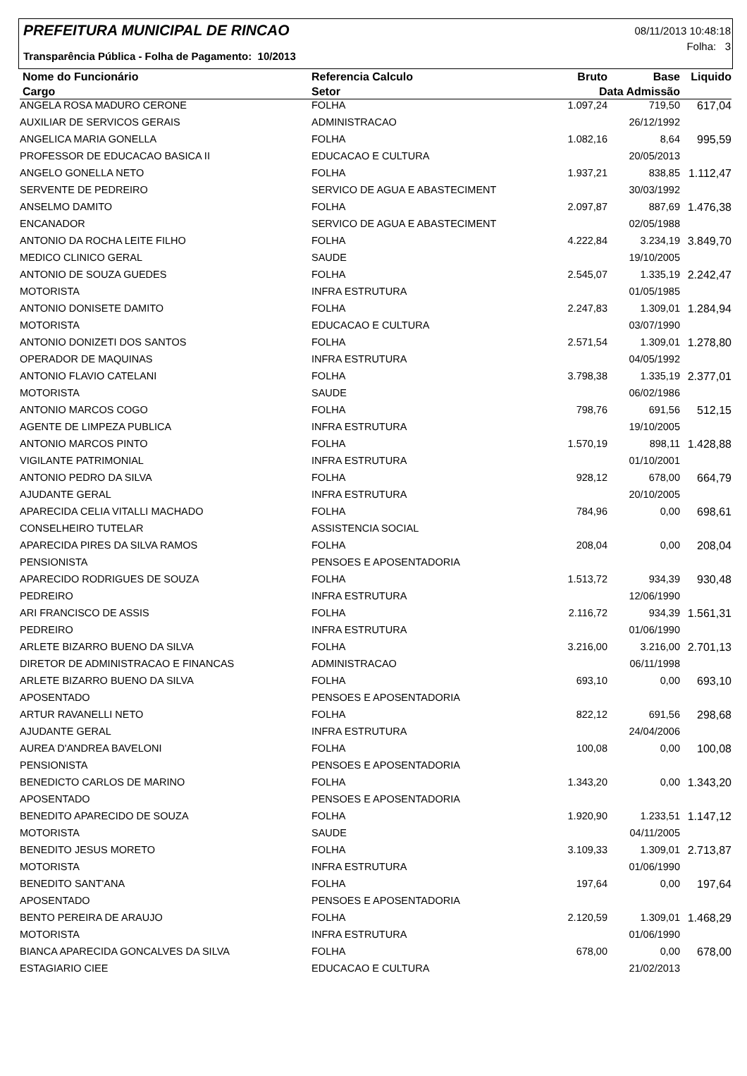PREFEITURA MUNICIPAL DE RINCAO
08/11/2013 10:48:18
Folha: 3
Transparência Pública - Folha de Pagamento: 10/2013
| Nome do Funcionário | Referencia Calculo | Bruto | Base | Liquido |
| --- | --- | --- | --- | --- |
| Cargo | Setor | Data Admissão | | |
| ANGELA ROSA MADURO CERONE | FOLHA | 1.097,24 | 719,50 | 617,04 |
| AUXILIAR DE SERVICOS GERAIS | ADMINISTRACAO | | 26/12/1992 | |
| ANGELICA MARIA GONELLA | FOLHA | 1.082,16 | 8,64 | 995,59 |
| PROFESSOR DE EDUCACAO BASICA II | EDUCACAO E CULTURA | | 20/05/2013 | |
| ANGELO GONELLA NETO | FOLHA | 1.937,21 | 838,85 | 1.112,47 |
| SERVENTE DE PEDREIRO | SERVICO DE AGUA E ABASTECIMENT | | 30/03/1992 | |
| ANSELMO DAMITO | FOLHA | 2.097,87 | 887,69 | 1.476,38 |
| ENCANADOR | SERVICO DE AGUA E ABASTECIMENT | | 02/05/1988 | |
| ANTONIO DA ROCHA LEITE FILHO | FOLHA | 4.222,84 | 3.234,19 | 3.849,70 |
| MEDICO CLINICO GERAL | SAUDE | | 19/10/2005 | |
| ANTONIO DE SOUZA GUEDES | FOLHA | 2.545,07 | 1.335,19 | 2.242,47 |
| MOTORISTA | INFRA ESTRUTURA | | 01/05/1985 | |
| ANTONIO DONISETE DAMITO | FOLHA | 2.247,83 | 1.309,01 | 1.284,94 |
| MOTORISTA | EDUCACAO E CULTURA | | 03/07/1990 | |
| ANTONIO DONIZETI DOS SANTOS | FOLHA | 2.571,54 | 1.309,01 | 1.278,80 |
| OPERADOR DE MAQUINAS | INFRA ESTRUTURA | | 04/05/1992 | |
| ANTONIO FLAVIO CATELANI | FOLHA | 3.798,38 | 1.335,19 | 2.377,01 |
| MOTORISTA | SAUDE | | 06/02/1986 | |
| ANTONIO MARCOS COGO | FOLHA | 798,76 | 691,56 | 512,15 |
| AGENTE DE LIMPEZA PUBLICA | INFRA ESTRUTURA | | 19/10/2005 | |
| ANTONIO MARCOS PINTO | FOLHA | 1.570,19 | 898,11 | 1.428,88 |
| VIGILANTE PATRIMONIAL | INFRA ESTRUTURA | | 01/10/2001 | |
| ANTONIO PEDRO DA SILVA | FOLHA | 928,12 | 678,00 | 664,79 |
| AJUDANTE GERAL | INFRA ESTRUTURA | | 20/10/2005 | |
| APARECIDA CELIA VITALLI MACHADO | FOLHA | 784,96 | 0,00 | 698,61 |
| CONSELHEIRO TUTELAR | ASSISTENCIA SOCIAL | | | |
| APARECIDA PIRES DA SILVA RAMOS | FOLHA | 208,04 | 0,00 | 208,04 |
| PENSIONISTA | PENSOES E APOSENTADORIA | | | |
| APARECIDO RODRIGUES DE SOUZA | FOLHA | 1.513,72 | 934,39 | 930,48 |
| PEDREIRO | INFRA ESTRUTURA | | 12/06/1990 | |
| ARI FRANCISCO DE ASSIS | FOLHA | 2.116,72 | 934,39 | 1.561,31 |
| PEDREIRO | INFRA ESTRUTURA | | 01/06/1990 | |
| ARLETE BIZARRO BUENO DA SILVA | FOLHA | 3.216,00 | 3.216,00 | 2.701,13 |
| DIRETOR DE ADMINISTRACAO E FINANCAS | ADMINISTRACAO | | 06/11/1998 | |
| ARLETE BIZARRO BUENO DA SILVA | FOLHA | 693,10 | 0,00 | 693,10 |
| APOSENTADO | PENSOES E APOSENTADORIA | | | |
| ARTUR RAVANELLI NETO | FOLHA | 822,12 | 691,56 | 298,68 |
| AJUDANTE GERAL | INFRA ESTRUTURA | | 24/04/2006 | |
| AUREA D'ANDREA BAVELONI | FOLHA | 100,08 | 0,00 | 100,08 |
| PENSIONISTA | PENSOES E APOSENTADORIA | | | |
| BENEDICTO CARLOS DE MARINO | FOLHA | 1.343,20 | 0,00 | 1.343,20 |
| APOSENTADO | PENSOES E APOSENTADORIA | | | |
| BENEDITO APARECIDO DE SOUZA | FOLHA | 1.920,90 | 1.233,51 | 1.147,12 |
| MOTORISTA | SAUDE | | 04/11/2005 | |
| BENEDITO JESUS MORETO | FOLHA | 3.109,33 | 1.309,01 | 2.713,87 |
| MOTORISTA | INFRA ESTRUTURA | | 01/06/1990 | |
| BENEDITO SANT'ANA | FOLHA | 197,64 | 0,00 | 197,64 |
| APOSENTADO | PENSOES E APOSENTADORIA | | | |
| BENTO PEREIRA DE ARAUJO | FOLHA | 2.120,59 | 1.309,01 | 1.468,29 |
| MOTORISTA | INFRA ESTRUTURA | | 01/06/1990 | |
| BIANCA APARECIDA GONCALVES DA SILVA | FOLHA | 678,00 | 0,00 | 678,00 |
| ESTAGIARIO CIEE | EDUCACAO E CULTURA | | 21/02/2013 | |